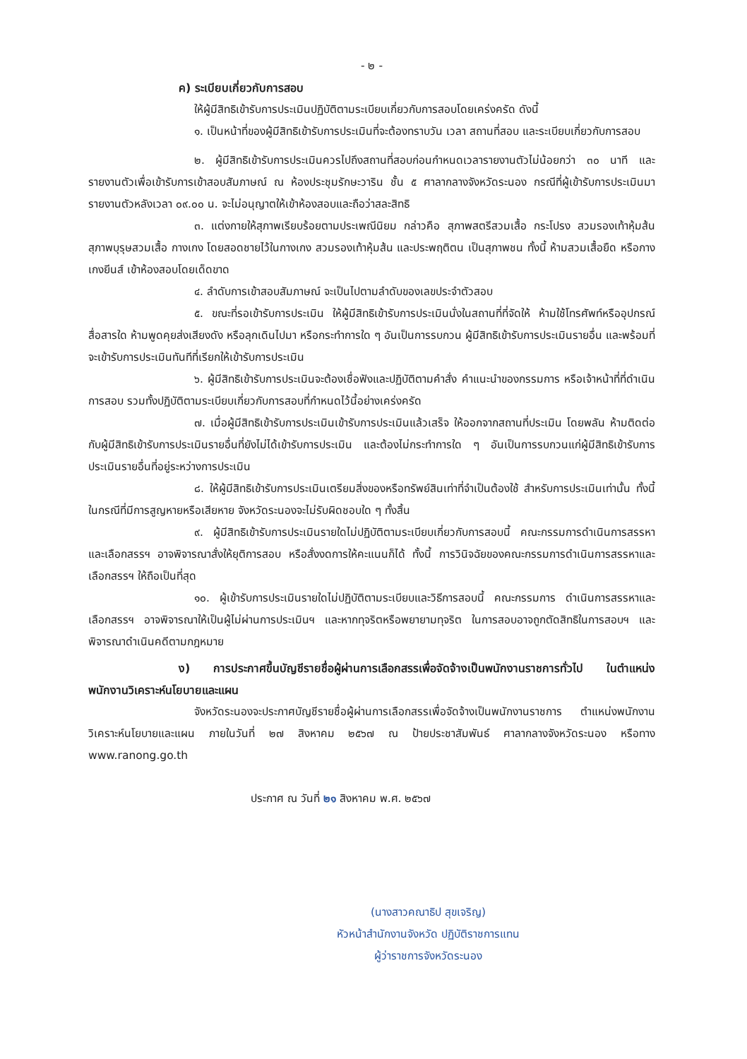- ๒ -
ค) ระเบียบเกี่ยวกับการสอบ
ให้ผู้มีสิทธิเข้ารับการประเมินปฏิบัติตามระเบียบเกี่ยวกับการสอบโดยเคร่งครัด ดังนี้
๑. เป็นหน้าที่ของผู้มีสิทธิเข้ารับการประเมินที่จะต้องทราบวัน เวลา สถานที่สอบ และระเบียบเกี่ยวกับการสอบ
๒. ผู้มีสิทธิเข้ารับการประเมินควรไปถึงสถานที่สอบก่อนกำหนดเวลารายงานตัวไม่น้อยกว่า ๓๐ นาที และรายงานตัวเพื่อเข้ารับการเข้าสอบสัมภาษณ์ ณ ห้องประชุมรักษะวาริน ชั้น ๕ ศาลากลางจังหวัดระนอง กรณีที่ผู้เข้ารับการประเมินมารายงานตัวหลังเวลา ๐๙.๐๐ น. จะไม่อนุญาตให้เข้าห้องสอบและถือว่าสละสิทธิ
๓. แต่งกายให้สุภาพเรียบร้อยตามประเพณีนิยม กล่าวคือ สุภาพสตรีสวมเสื้อ กระโปรง สวมรองเท้าหุ้มส้น สุภาพบุรุษสวมเสื้อ กางเกง โดยสอดชายไว้ในกางเกง สวมรองเท้าหุ้มส้น และประพฤติตน เป็นสุภาพชน ทั้งนี้ ห้ามสวมเสื้อยืด หรือกางเกงยีนส์ เข้าห้องสอบโดยเด็ดขาด
๔. ลำดับการเข้าสอบสัมภาษณ์ จะเป็นไปตามลำดับของเลขประจำตัวสอบ
๕. ขณะที่รอเข้ารับการประเมิน ให้ผู้มีสิทธิเข้ารับการประเมินนั่งในสถานที่ที่จัดให้ ห้ามใช้โทรศัพท์หรืออุปกรณ์สื่อสารใด ห้ามพูดคุยส่งเสียงดัง หรือลุกเดินไปมา หรือกระทำการใด ๆ อันเป็นการรบกวน ผู้มีสิทธิเข้ารับการประเมินรายอื่น และพร้อมที่จะเข้ารับการประเมินทันทีที่เรียกให้เข้ารับการประเมิน
๖. ผู้มีสิทธิเข้ารับการประเมินจะต้องเชื่อฟังและปฏิบัติตามคำสั่ง คำแนะนำของกรรมการ หรือเจ้าหน้าที่ที่ดำเนินการสอบ รวมทั้งปฏิบัติตามระเบียบเกี่ยวกับการสอบที่กำหนดไว้นี้อย่างเคร่งครัด
๗. เมื่อผู้มีสิทธิเข้ารับการประเมินเข้ารับการประเมินแล้วเสร็จ ให้ออกจากสถานที่ประเมิน โดยพลัน ห้ามติดต่อกับผู้มีสิทธิเข้ารับการประเมินรายอื่นที่ยังไม่ได้เข้ารับการประเมิน และต้องไม่กระทำการใด ๆ อันเป็นการรบกวนแก่ผู้มีสิทธิเข้ารับการประเมินรายอื่นที่อยู่ระหว่างการประเมิน
๘. ให้ผู้มีสิทธิเข้ารับการประเมินเตรียมสิ่งของหรือทรัพย์สินเท่าที่จำเป็นต้องใช้ สำหรับการประเมินเท่านั้น ทั้งนี้ ในกรณีที่มีการสูญหายหรือเสียหาย จังหวัดระนองจะไม่รับผิดชอบใด ๆ ทั้งสิ้น
๙. ผู้มีสิทธิเข้ารับการประเมินรายใดไม่ปฏิบัติตามระเบียบเกี่ยวกับการสอบนี้ คณะกรรมการดำเนินการสรรหาและเลือกสรรฯ อาจพิจารณาสั่งให้ยุติการสอบ หรือสั่งงดการให้คะแนนก็ได้ ทั้งนี้ การวินิจฉัยของคณะกรรมการดำเนินการสรรหาและเลือกสรรฯ ให้ถือเป็นที่สุด
๑๐. ผู้เข้ารับการประเมินรายใดไม่ปฏิบัติตามระเบียบและวิธีการสอบนี้ คณะกรรมการ ดำเนินการสรรหาและเลือกสรรฯ อาจพิจารณาให้เป็นผู้ไม่ผ่านการประเมินฯ และหากทุจริตหรือพยายามทุจริต ในการสอบอาจถูกตัดสิทธิในการสอบฯ และพิจารณาดำเนินคดีตามกฎหมาย
ง) การประกาศขึ้นบัญชีรายชื่อผู้ผ่านการเลือกสรรเพื่อจัดจ้างเป็นพนักงานราชการทั่วไป ในตำแหน่งพนักงานวิเคราะห์นโยบายและแผน
จังหวัดระนองจะประกาศบัญชีรายชื่อผู้ผ่านการเลือกสรรเพื่อจัดจ้างเป็นพนักงานราชการ ตำแหน่งพนักงานวิเคราะห์นโยบายและแผน ภายในวันที่ ๒๗ สิงหาคม ๒๕๖๗ ณ ป้ายประชาสัมพันธ์ ศาลากลางจังหวัดระนอง หรือทาง www.ranong.go.th
ประกาศ ณ วันที่ ๒๑ สิงหาคม พ.ศ. ๒๕๖๗
(นางสาวคณาธิป สุขเจริญ)
หัวหน้าสำนักงานจังหวัด ปฏิบัติราชการแทน
ผู้ว่าราชการจังหวัดระนอง